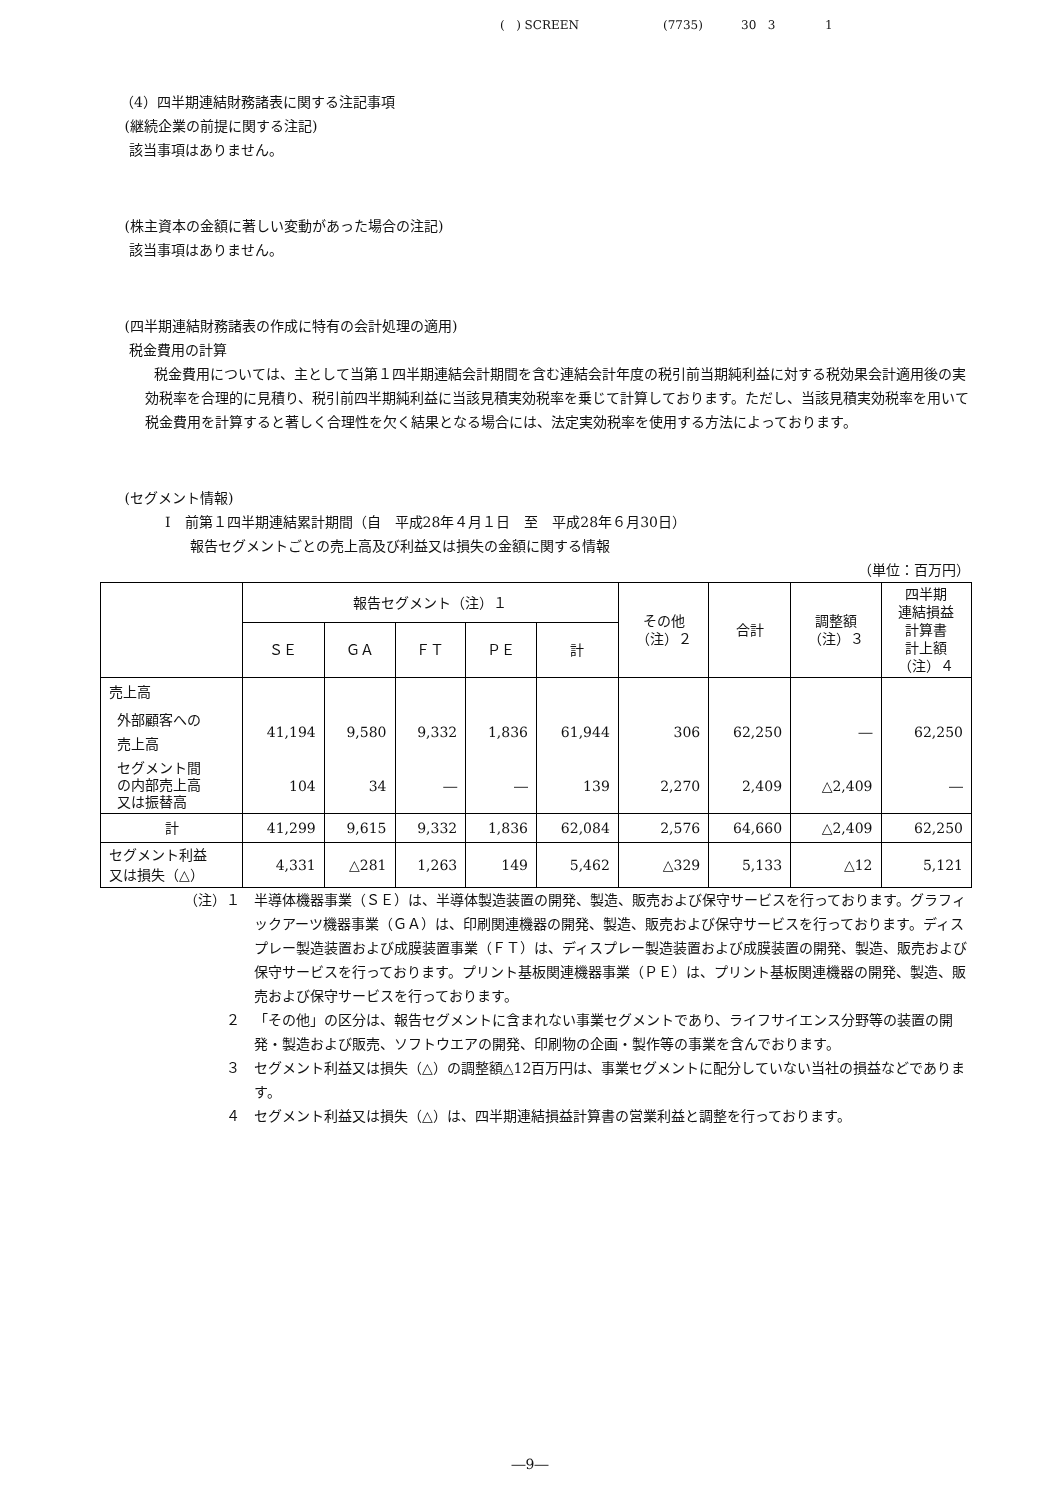( ) SCREEN (7735) 30 3 1
（4）四半期連結財務諸表に関する注記事項
(継続企業の前提に関する注記)
該当事項はありません。
(株主資本の金額に著しい変動があった場合の注記)
該当事項はありません。
(四半期連結財務諸表の作成に特有の会計処理の適用)
税金費用の計算
税金費用については、主として当第１四半期連結会計期間を含む連結会計年度の税引前当期純利益に対する税効果会計適用後の実効税率を合理的に見積り、税引前四半期純利益に当該見積実効税率を乗じて計算しております。ただし、当該見積実効税率を用いて税金費用を計算すると著しく合理性を欠く結果となる場合には、法定実効税率を使用する方法によっております。
(セグメント情報)
Ⅰ　前第１四半期連結累計期間（自　平成28年４月１日　至　平成28年６月30日）
報告セグメントごとの売上高及び利益又は損失の金額に関する情報
（単位：百万円）
| | 報告セグメント（注）１ | | | | | その他 （注）２ | 合計 | 調整額 （注）３ | 四半期 連結損益 計算書 計上額 （注）４ |
| --- | --- | --- | --- | --- | --- | --- | --- | --- | --- |
| | ＳＥ | ＧＡ | ＦＴ | ＰＥ | 計 | | | | |
| 売上高 | | | | | | | | | |
| 外部顧客への 売上高 | 41,194 | 9,580 | 9,332 | 1,836 | 61,944 | 306 | 62,250 | ― | 62,250 |
| セグメント間 の内部売上高 又は振替高 | 104 | 34 | ― | ― | 139 | 2,270 | 2,409 | △2,409 | ― |
| 計 | 41,299 | 9,615 | 9,332 | 1,836 | 62,084 | 2,576 | 64,660 | △2,409 | 62,250 |
| セグメント利益 又は損失（△） | 4,331 | △281 | 1,263 | 149 | 5,462 | △329 | 5,133 | △12 | 5,121 |
（注）１ 半導体機器事業（ＳＥ）は、半導体製造装置の開発、製造、販売および保守サービスを行っております。グラフィックアーツ機器事業（ＧＡ）は、印刷関連機器の開発、製造、販売および保守サービスを行っております。ディスプレー製造装置および成膜装置事業（ＦＴ）は、ディスプレー製造装置および成膜装置の開発、製造、販売および保守サービスを行っております。プリント基板関連機器事業（ＰＥ）は、プリント基板関連機器の開発、製造、販売および保守サービスを行っております。
２ 「その他」の区分は、報告セグメントに含まれない事業セグメントであり、ライフサイエンス分野等の装置の開発・製造および販売、ソフトウエアの開発、印刷物の企画・製作等の事業を含んでおります。
３ セグメント利益又は損失（△）の調整額△12百万円は、事業セグメントに配分していない当社の損益などであります。
４ セグメント利益又は損失（△）は、四半期連結損益計算書の営業利益と調整を行っております。
―9―